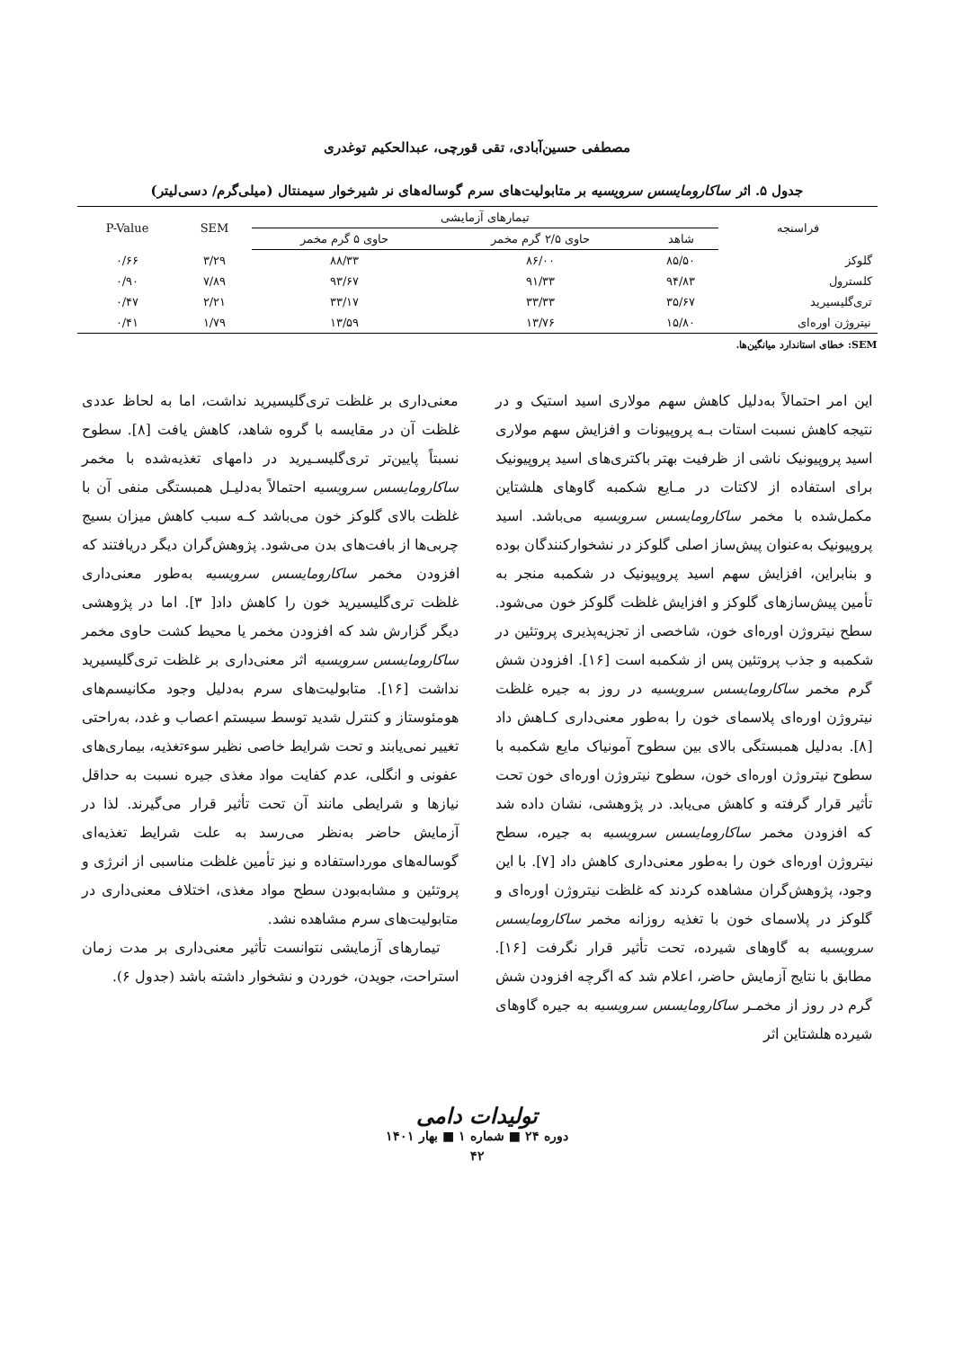مصطفی حسین‌آبادی، تقی قورچی، عبدالحکیم توغدری
جدول ۵. اثر ساکارومایسس سرویسیه بر متابولیت‌های سرم گوساله‌های نر شیرخوار سیمنتال (میلی‌گرم/ دسی‌لیتر)
| فراسنجه | تیمارهای آزمایشی | | | SEM | P-Value |
| --- | --- | --- | --- | --- | --- |
| | شاهد | حاوی ۲/۵ گرم مخمر | حاوی ۵ گرم مخمر | | |
| گلوکز | ۸۵/۵۰ | ۸۶/۰۰ | ۸۸/۳۳ | ۳/۲۹ | ۰/۶۶ |
| کلسترول | ۹۴/۸۳ | ۹۱/۳۳ | ۹۳/۶۷ | ۷/۸۹ | ۰/۹۰ |
| تری‌گلیسیرید | ۳۵/۶۷ | ۳۳/۳۳ | ۳۳/۱۷ | ۲/۲۱ | ۰/۴۷ |
| نیتروژن اوره‌ای | ۱۵/۸۰ | ۱۳/۷۶ | ۱۳/۵۹ | ۱/۷۹ | ۰/۴۱ |
SEM: خطای استاندارد میانگین‌ها.
این امر احتمالاً به‌دلیل کاهش سهم مولاری اسید استیک و در نتیجه کاهش نسبت استات بـه پروپیونات و افزایش سهم مولاری اسید پروپیونیک ناشی از ظرفیت بهتر باکتری‌های اسید پروپیونیک برای استفاده از لاکتات در مـایع شکمبه گاوهای هلشتاین مکمل‌شده با مخمر ساکارومایسس سرویسیه می‌باشد. اسید پروپیونیک به‌عنوان پیش‌ساز اصلی گلوکز در نشخوارکنندگان بوده و بنابراین، افزایش سهم اسید پروپیونیک در شکمبه منجر به تأمین پیش‌سازهای گلوکز و افزایش غلظت گلوکز خون می‌شود. سطح نیتروژن اوره‌ای خون، شاخصی از تجزیه‌پذیری پروتئین در شکمبه و جذب پروتئین پس از شکمبه است [۱۶]. افزودن شش گرم مخمر ساکارومایسس سرویسیه در روز به جیره غلظت نیتروژن اوره‌ای پلاسمای خون را به‌طور معنی‌داری کـاهش داد [۸]. به‌دلیل همبستگی بالای بین سطوح آمونیاک مایع شکمبه با سطوح نیتروژن اوره‌ای خون، سطوح نیتروژن اوره‌ای خون تحت تأثیر قرار گرفته و کاهش می‌یابد. در پژوهشی، نشان داده شد که افزودن مخمر ساکارومایسس سرویسیه به جیره، سطح نیتروژن اوره‌ای خون را به‌طور معنی‌داری کاهش داد [۷]. با این وجود، پژوهش‌گران مشاهده کردند که غلظت نیتروژن اوره‌ای و گلوکز در پلاسمای خون با تغذیه روزانه مخمر ساکارومایسس سرویسیه به گاوهای شیرده، تحت تأثیر قرار نگرفت [۱۶]. مطابق با نتایج آزمایش حاضر، اعلام شد که اگرچه افزودن شش گرم در روز از مخمـر ساکارومایسس سرویسیه به جیره گاوهای شیرده هلشتاین اثر
معنی‌داری بر غلظت تری‌گلیسیرید نداشت، اما به لحاظ عددی غلظت آن در مقایسه با گروه شاهد، کاهش یافت [۸]. سطوح نسبتاً پایین‌تر تری‌گلیسـیرید در دامهای تغذیه‌شده با مخمر ساکارومایسس سرویسیه احتمالاً به‌دلیـل همبستگی منفی آن با غلظت بالای گلوکز خون می‌باشد کـه سبب کاهش میزان بسیج چربی‌ها از بافت‌های بدن می‌شود. پژوهش‌گران دیگر دریافتند که افزودن مخمر ساکارومایسس سرویسیه به‌طور معنی‌داری غلظت تری‌گلیسیرید خون را کاهش داد[ ۳]. اما در پژوهشی دیگر گزارش شد که افزودن مخمر یا محیط کشت حاوی مخمر ساکارومایسس سرویسیه اثر معنی‌داری بر غلظت تری‌گلیسیرید نداشت [۱۶]. متابولیت‌های سرم به‌دلیل وجود مکانیسم‌های هومئوستاز و کنترل شدید توسط سیستم اعصاب و غدد، به‌راحتی تغییر نمی‌یابند و تحت شرایط خاصی نظیر سوءتغذیه، بیماری‌های عفونی و انگلی، عدم کفایت مواد مغذی جیره نسبت به حداقل نیازها و شرایطی مانند آن تحت تأثیر قرار می‌گیرند. لذا در آزمایش حاضر به‌نظر می‌رسد به علت شرایط تغذیه‌ای گوساله‌های مورداستفاده و نیز تأمین غلظت مناسبی از انرژی و پروتئین و مشابه‌بودن سطح مواد مغذی، اختلاف معنی‌داری در متابولیت‌های سرم مشاهده نشد.
تیمارهای آزمایشی نتوانست تأثیر معنی‌داری بر مدت زمان استراحت، جویدن، خوردن و نشخوار داشته باشد (جدول ۶).
تولیدات دامی
دوره ۲۴ ■ شماره ۱ ■ بهار ۱۴۰۱
۴۲